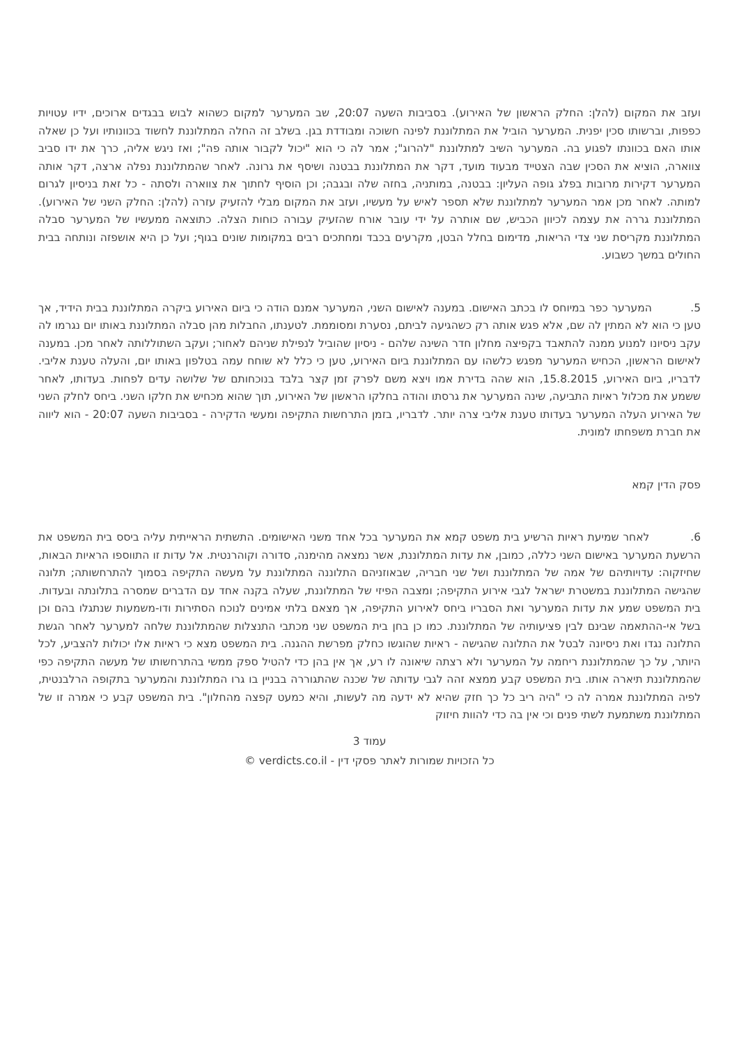ועזב את המקום (להלן: החלק הראשון של האירוע). בסביבות השעה 20:07, שב המערער למקום כשהוא לבוש בבגדים ארוכים, ידיו עטויות כפפות, וברשותו סכין יפנית. המערער הוביל את המתלוננת לפינה חשוכה ומבודדת בגן. בשלב זה החלה המתלוננת לחשוד בכוונותיו ועל כן שאלה אותו האם בכוונתו לפגוע בה. המערער השיב למתלוננת "להרוג"; אמר לה כי הוא "יכול לקבור אותה פה"; ואז ניגש אליה, כרך את ידו סביב צווארה, הוציא את הסכין שבה הצטייד מבעוד מועד, דקר את המתלוננת בבטנה ושיסף את גרונה. לאחר שהמתלוננת נפלה ארצה, דקר אותה המערער דקירות מרובות בפלג גופה העליון: בבטנה, במותניה, בחזה שלה ובגבה; וכן הוסיף לחתוך את צווארה ולסתה - כל זאת בניסיון לגרום למותה. לאחר מכן אמר המערער למתלוננת שלא תספר לאיש על מעשיו, ועזב את המקום מבלי להזעיק עזרה (להלן: החלק השני של האירוע). המתלוננת גררה את עצמה לכיוון הכביש, שם אותרה על ידי עובר אורח שהזעיק עבורה כוחות הצלה. כתוצאה ממעשיו של המערער סבלה המתלוננת מקריסת שני צדי הריאות, מדימום בחלל הבטן, מקרעים בכבד ומחתכים רבים במקומות שונים בגוף; ועל כן היא אושפזה ונותחה בבית החולים במשך כשבוע.
5. המערער כפר במיוחס לו בכתב האישום. במענה לאישום השני, המערער אמנם הודה כי ביום האירוע ביקרה המתלוננת בבית הידיד, אך טען כי הוא לא המתין לה שם, אלא פגש אותה רק כשהגיעה לביתם, נסערת ומסוממת. לטענתו, החבלות מהן סבלה המתלוננת באותו יום נגרמו לה עקב ניסיונו למנוע ממנה להתאבד בקפיצה מחלון חדר השינה שלהם - ניסיון שהוביל לנפילת שניהם לאחור; ועקב השתוללותה לאחר מכן. במענה לאישום הראשון, הכחיש המערער מפגש כלשהו עם המתלוננת ביום האירוע, טען כי כלל לא שוחח עמה בטלפון באותו יום, והעלה טענת אליבי. לדבריו, ביום האירוע, 15.8.2015, הוא שהה בדירת אמו ויצא משם לפרק זמן קצר בלבד בנוכחותם של שלושה עדים לפחות. בעדותו, לאחר ששמע את מכלול ראיות התביעה, שינה המערער את גרסתו והודה בחלקו הראשון של האירוע, תוך שהוא מכחיש את חלקו השני. ביחס לחלק השני של האירוע העלה המערער בעדותו טענת אליבי צרה יותר. לדבריו, בזמן התרחשות התקיפה ומעשי הדקירה - בסביבות השעה 20:07 - הוא ליווה את חברת משפחתו למונית.
פסק הדין קמא
6. לאחר שמיעת ראיות הרשיע בית משפט קמא את המערער בכל אחד משני האישומים. התשתית הראייתית עליה ביסס בית המשפט את הרשעת המערער באישום השני כללה, כמובן, את עדות המתלוננת, אשר נמצאה מהימנה, סדורה וקוהרנטית. אל עדות זו התווספו הראיות הבאות, שחיזקוה: עדויותיהם של אמה של המתלוננת ושל שני חבריה, שבאוזניהם התלוננה המתלוננת על מעשה התקיפה בסמוך להתרחשותה; תלונה שהגישה המתלוננת במשטרת ישראל לגבי אירוע התקיפה; ומצבה הפיזי של המתלוננת, שעלה בקנה אחד עם הדברים שמסרה בתלונתה ובעדות. בית המשפט שמע את עדות המערער ואת הסבריו ביחס לאירוע התקיפה, אך מצאם בלתי אמינים לנוכח הסתירות ודו-משמעות שנתגלו בהם וכן בשל אי-ההתאמה שבינם לבין פציעותיה של המתלוננת. כמו כן בחן בית המשפט שני מכתבי התנצלות שהמתלוננת שלחה למערער לאחר הגשת התלונה נגדו ואת ניסיונה לבטל את התלונה שהגישה - ראיות שהוגשו כחלק מפרשת ההגנה. בית המשפט מצא כי ראיות אלו יכולות להצביע, לכל היותר, על כך שהמתלוננת ריחמה על המערער ולא רצתה שיאונה לו רע, אך אין בהן כדי להטיל ספק ממשי בהתרחשותו של מעשה התקיפה כפי שהמתלוננת תיארה אותו. בית המשפט קבע ממצא זהה לגבי עדותה של שכנה שהתגוררה בבניין בו גרו המתלוננת והמערער בתקופה הרלבנטית, לפיה המתלוננת אמרה לה כי "היה ריב כל כך חזק שהיא לא ידעה מה לעשות, והיא כמעט קפצה מהחלון". בית המשפט קבע כי אמרה זו של המתלוננת משתמעת לשתי פנים וכי אין בה כדי להוות חיזוק
עמוד 3
כל הזכויות שמורות לאתר פסקי דין - verdicts.co.il ©